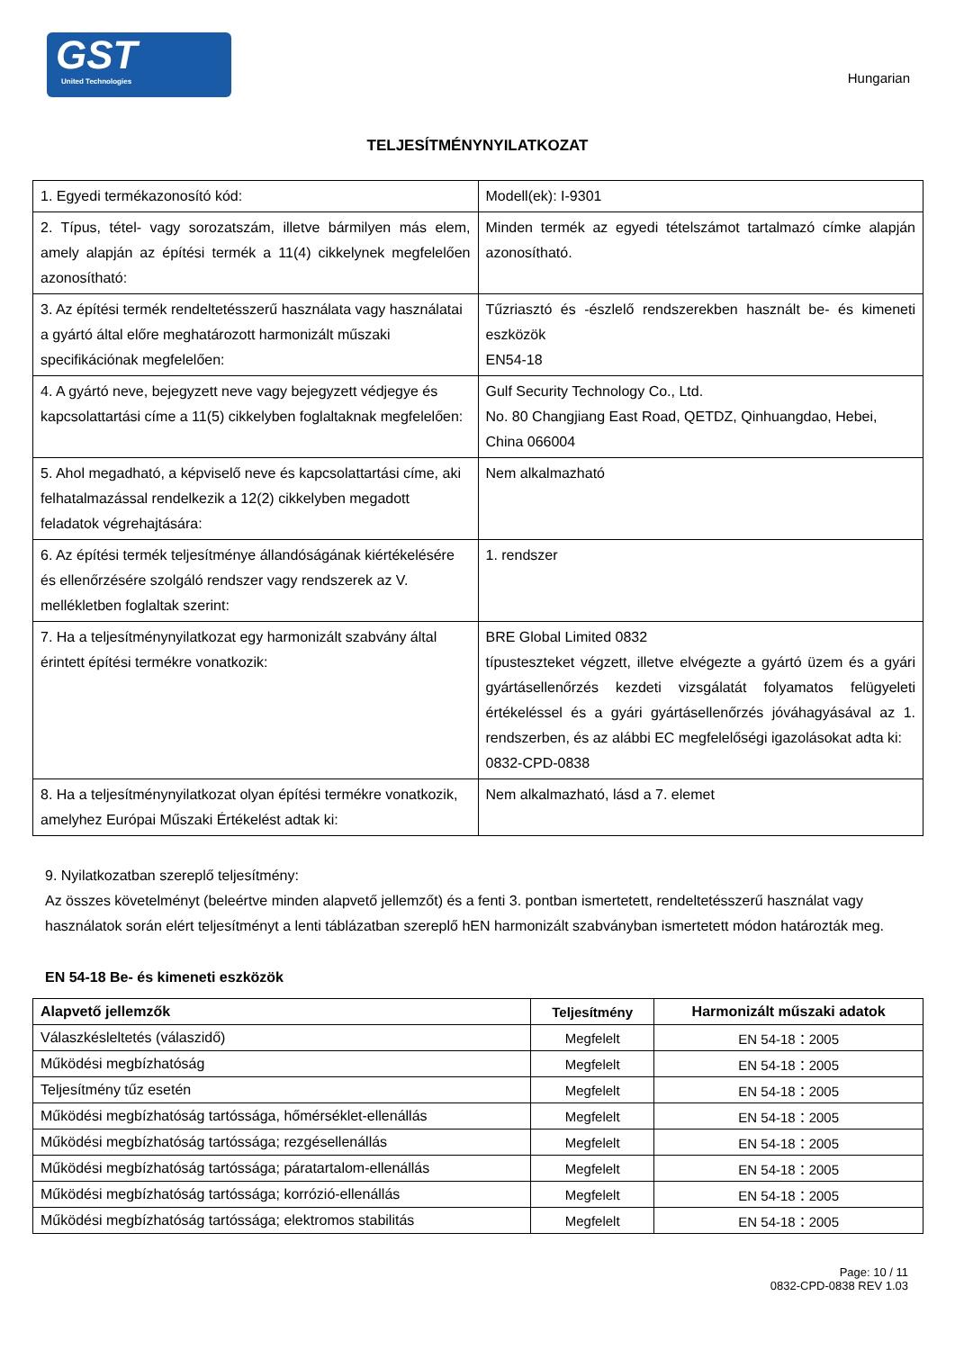GST
United Technologies
Hungarian
TELJESÍTMÉNYNYILATKOZAT
| 1. Egyedi termékazonosító kód: | Modell(ek): I-9301 |
| 2. Típus, tétel- vagy sorozatszám, illetve bármilyen más elem, amely alapján az építési termék a 11(4) cikkelynek megfelelően azonosítható: | Minden termék az egyedi tételszámot tartalmazó címke alapján azonosítható. |
| 3. Az építési termék rendeltetésszerű használata vagy használatai a gyártó által előre meghatározott harmonizált műszaki specifikációnak megfelelően: | Tűzriasztó és -észlelő rendszerekben használt be- és kimeneti eszközök EN54-18 |
| 4. A gyártó neve, bejegyzett neve vagy bejegyzett védjegye és kapcsolattartási címe a 11(5) cikkelyben foglaltaknak megfelelően: | Gulf Security Technology Co., Ltd. No. 80 Changjiang East Road, QETDZ, Qinhuangdao, Hebei, China 066004 |
| 5. Ahol megadható, a képviselő neve és kapcsolattartási címe, aki felhatalmazással rendelkezik a 12(2) cikkelyben megadott feladatok végrehajtására: | Nem alkalmazható |
| 6. Az építési termék teljesítménye állandóságának kiértékelésére és ellenőrzésére szolgáló rendszer vagy rendszerek az V. mellékletben foglaltak szerint: | 1. rendszer |
| 7. Ha a teljesítménynyilatkozat egy harmonizált szabvány által érintett építési termékre vonatkozik: | BRE Global Limited 0832 típusteszteket végzett, illetve elvégezte a gyártó üzem és a gyári gyártásellenőrzés kezdeti vizsgálatát folyamatos felügyeleti értékeléssel és a gyári gyártásellenőrzés jóváhagyásával az 1. rendszerben, és az alábbi EC megfelelőségi igazolásokat adta ki: 0832-CPD-0838 |
| 8. Ha a teljesítménynyilatkozat olyan építési termékre vonatkozik, amelyhez Európai Műszaki Értékelést adtak ki: | Nem alkalmazható, lásd a 7. elemet |
9. Nyilatkozatban szereplő teljesítmény:
Az összes követelményt (beleértve minden alapvető jellemzőt) és a fenti 3. pontban ismertetett, rendeltetésszerű használat vagy használatok során elért teljesítményt a lenti táblázatban szereplő hEN harmonizált szabványban ismertetett módon határozták meg.
EN 54-18 Be- és kimeneti eszközök
| Alapvető jellemzők | Teljesítmény | Harmonizált műszaki adatok |
| --- | --- | --- |
| Válaszkésleltetés (válaszidő) | Megfelelt | EN 54-18：2005 |
| Működési megbízhatóság | Megfelelt | EN 54-18：2005 |
| Teljesítmény tűz esetén | Megfelelt | EN 54-18：2005 |
| Működési megbízhatóság tartóssága, hőmérséklet-ellenállás | Megfelelt | EN 54-18：2005 |
| Működési megbízhatóság tartóssága; rezgésellenállás | Megfelelt | EN 54-18：2005 |
| Működési megbízhatóság tartóssága; páratartalom-ellenállás | Megfelelt | EN 54-18：2005 |
| Működési megbízhatóság tartóssága; korrózió-ellenállás | Megfelelt | EN 54-18：2005 |
| Működési megbízhatóság tartóssága; elektromos stabilitás | Megfelelt | EN 54-18：2005 |
Page: 10 / 11
0832-CPD-0838 REV 1.03